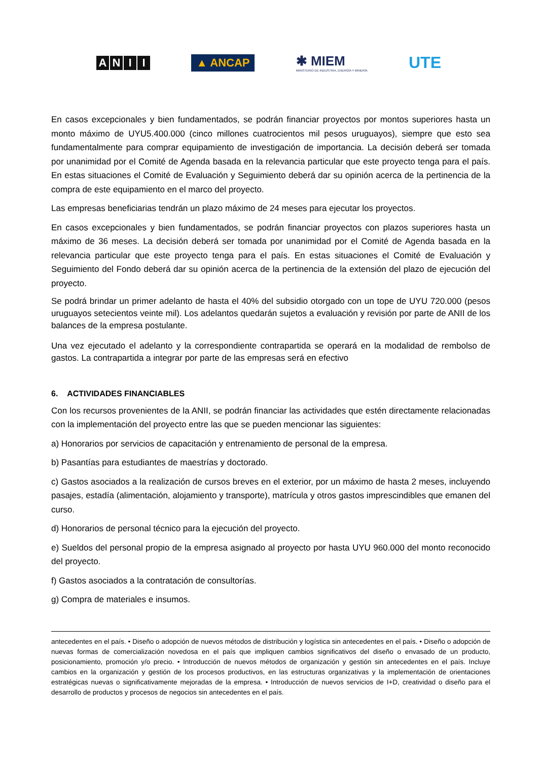ANII
▲ ANCAP
✱ MIEM
MINISTERIO DE INDUSTRIA, ENERGÍA Y MINERÍA
UTE
En casos excepcionales y bien fundamentados, se podrán financiar proyectos por montos superiores hasta un monto máximo de UYU5.400.000 (cinco millones cuatrocientos mil pesos uruguayos), siempre que esto sea fundamentalmente para comprar equipamiento de investigación de importancia. La decisión deberá ser tomada por unanimidad por el Comité de Agenda basada en la relevancia particular que este proyecto tenga para el país. En estas situaciones el Comité de Evaluación y Seguimiento deberá dar su opinión acerca de la pertinencia de la compra de este equipamiento en el marco del proyecto.
Las empresas beneficiarias tendrán un plazo máximo de 24 meses para ejecutar los proyectos.
En casos excepcionales y bien fundamentados, se podrán financiar proyectos con plazos superiores hasta un máximo de 36 meses. La decisión deberá ser tomada por unanimidad por el Comité de Agenda basada en la relevancia particular que este proyecto tenga para el país. En estas situaciones el Comité de Evaluación y Seguimiento del Fondo deberá dar su opinión acerca de la pertinencia de la extensión del plazo de ejecución del proyecto.
Se podrá brindar un primer adelanto de hasta el 40% del subsidio otorgado con un tope de UYU 720.000 (pesos uruguayos setecientos veinte mil). Los adelantos quedarán sujetos a evaluación y revisión por parte de ANII de los balances de la empresa postulante.
Una vez ejecutado el adelanto y la correspondiente contrapartida se operará en la modalidad de rembolso de gastos. La contrapartida a integrar por parte de las empresas será en efectivo
6. ACTIVIDADES FINANCIABLES
Con los recursos provenientes de la ANII, se podrán financiar las actividades que estén directamente relacionadas con la implementación del proyecto entre las que se pueden mencionar las siguientes:
a) Honorarios por servicios de capacitación y entrenamiento de personal de la empresa.
b) Pasantías para estudiantes de maestrías y doctorado.
c) Gastos asociados a la realización de cursos breves en el exterior, por un máximo de hasta 2 meses, incluyendo pasajes, estadía (alimentación, alojamiento y transporte), matrícula y otros gastos imprescindibles que emanen del curso.
d) Honorarios de personal técnico para la ejecución del proyecto.
e) Sueldos del personal propio de la empresa asignado al proyecto por hasta UYU 960.000 del monto reconocido del proyecto.
f) Gastos asociados a la contratación de consultorías.
g) Compra de materiales e insumos.
antecedentes en el país. • Diseño o adopción de nuevos métodos de distribución y logística sin antecedentes en el país. • Diseño o adopción de nuevas formas de comercialización novedosa en el país que impliquen cambios significativos del diseño o envasado de un producto, posicionamiento, promoción y/o precio. • Introducción de nuevos métodos de organización y gestión sin antecedentes en el país. Incluye cambios en la organización y gestión de los procesos productivos, en las estructuras organizativas y la implementación de orientaciones estratégicas nuevas o significativamente mejoradas de la empresa. • Introducción de nuevos servicios de I+D, creatividad o diseño para el desarrollo de productos y procesos de negocios sin antecedentes en el país.